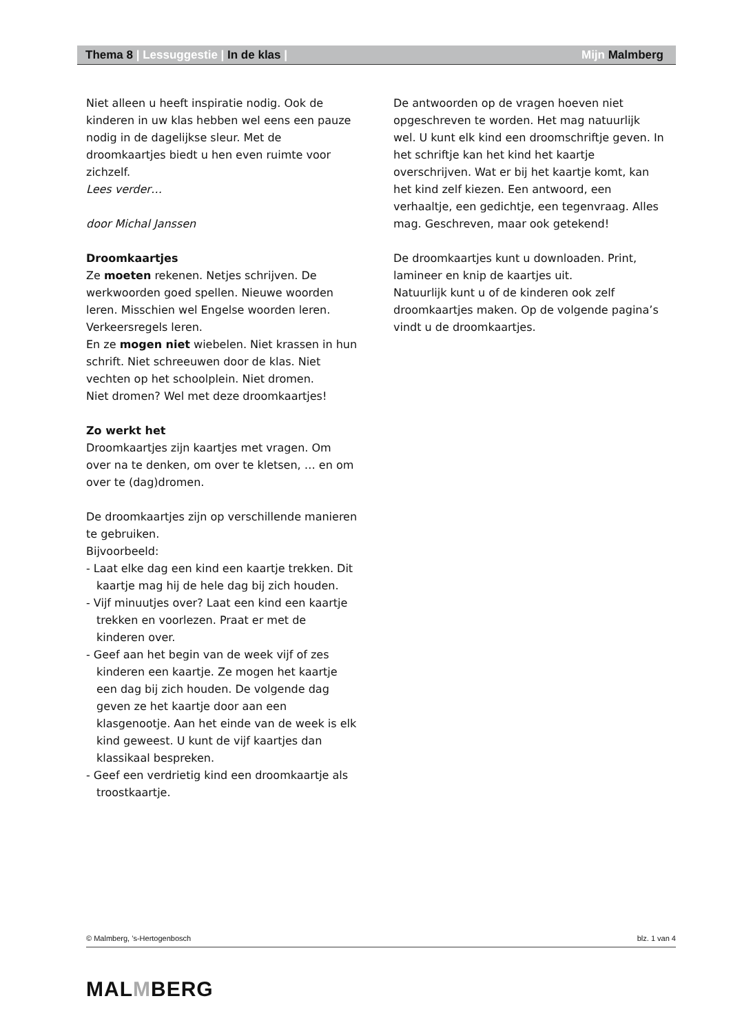Thema 8 | Lessuggestie | In de klas | Mijn Malmberg
Niet alleen u heeft inspiratie nodig. Ook de kinderen in uw klas hebben wel eens een pauze nodig in de dagelijkse sleur. Met de droomkaartjes biedt u hen even ruimte voor zichzelf.
Lees verder…
door Michal Janssen
Droomkaartjes
Ze moeten rekenen. Netjes schrijven. De werkwoorden goed spellen. Nieuwe woorden leren. Misschien wel Engelse woorden leren. Verkeersregels leren.
En ze mogen niet wiebelen. Niet krassen in hun schrift. Niet schreeuwen door de klas. Niet vechten op het schoolplein. Niet dromen.
Niet dromen? Wel met deze droomkaartjes!
Zo werkt het
Droomkaartjes zijn kaartjes met vragen. Om over na te denken, om over te kletsen, … en om over te (dag)dromen.
De droomkaartjes zijn op verschillende manieren te gebruiken.
Bijvoorbeeld:
- Laat elke dag een kind een kaartje trekken. Dit kaartje mag hij de hele dag bij zich houden.
- Vijf minuutjes over? Laat een kind een kaartje trekken en voorlezen. Praat er met de kinderen over.
- Geef aan het begin van de week vijf of zes kinderen een kaartje. Ze mogen het kaartje een dag bij zich houden. De volgende dag geven ze het kaartje door aan een klasgenootje. Aan het einde van de week is elk kind geweest. U kunt de vijf kaartjes dan klassikaal bespreken.
- Geef een verdrietig kind een droomkaartje als troostkaartje.
De antwoorden op de vragen hoeven niet opgeschreven te worden. Het mag natuurlijk wel. U kunt elk kind een droomschriftje geven. In het schriftje kan het kind het kaartje overschrijven. Wat er bij het kaartje komt, kan het kind zelf kiezen. Een antwoord, een verhaaltje, een gedichtje, een tegenvraag. Alles mag. Geschreven, maar ook getekend!
De droomkaartjes kunt u downloaden. Print, lamineer en knip de kaartjes uit.
Natuurlijk kunt u of de kinderen ook zelf droomkaartjes maken. Op de volgende pagina’s vindt u de droomkaartjes.
© Malmberg, ’s-Hertogenbosch blz. 1 van 4
MALMBERG